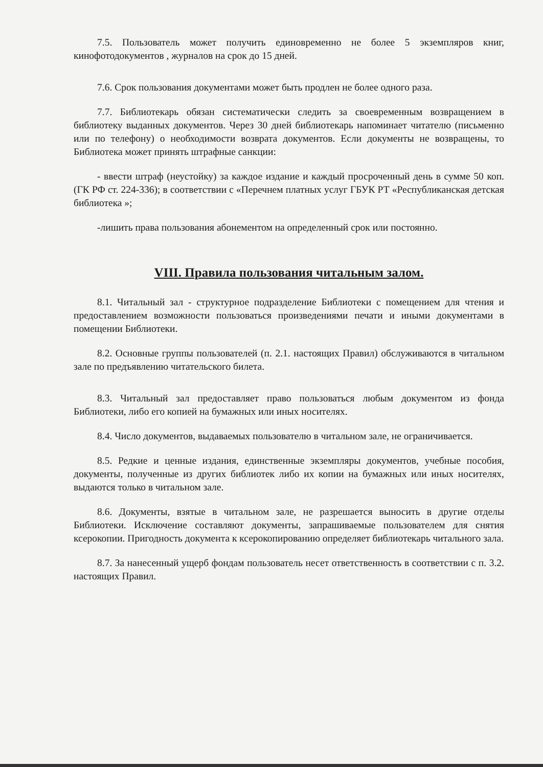7.5. Пользователь может получить единовременно не более 5 экземпляров книг, кинофотодокументов , журналов на срок до 15 дней.
7.6. Срок пользования документами может быть продлен не более одного раза.
7.7. Библиотекарь обязан систематически следить за своевременным возвращением в библиотеку выданных документов. Через 30 дней библиотекарь напоминает читателю (письменно или по телефону) о необходимости возврата документов. Если документы не возвращены, то Библиотека может принять штрафные санкции:
- ввести штраф (неустойку) за каждое издание и каждый просроченный день в сумме 50 коп. (ГК РФ ст. 224-336); в соответствии с «Перечнем платных услуг ГБУК РТ «Республиканская детская библиотека »;
-лишить права пользования абонементом на определенный срок или постоянно.
VIII. Правила пользования читальным залом.
8.1. Читальный зал - структурное подразделение Библиотеки с помещением для чтения и предоставлением возможности пользоваться произведениями печати и иными документами в помещении Библиотеки.
8.2. Основные группы пользователей (п. 2.1. настоящих Правил) обслуживаются в читальном зале по предъявлению читательского билета.
8.3. Читальный зал предоставляет право пользоваться любым документом из фонда Библиотеки, либо его копией на бумажных или иных носителях.
8.4. Число документов, выдаваемых пользователю в читальном зале, не ограничивается.
8.5. Редкие и ценные издания, единственные экземпляры документов, учебные пособия, документы, полученные из других библиотек либо их копии на бумажных или иных носителях, выдаются только в читальном зале.
8.6. Документы, взятые в читальном зале, не разрешается выносить в другие отделы Библиотеки. Исключение составляют документы, запрашиваемые пользователем для снятия ксерокопии. Пригодность документа к ксерокопированию определяет библиотекарь читального зала.
8.7. За нанесенный ущерб фондам пользователь несет ответственность в соответствии с п. 3.2. настоящих Правил.